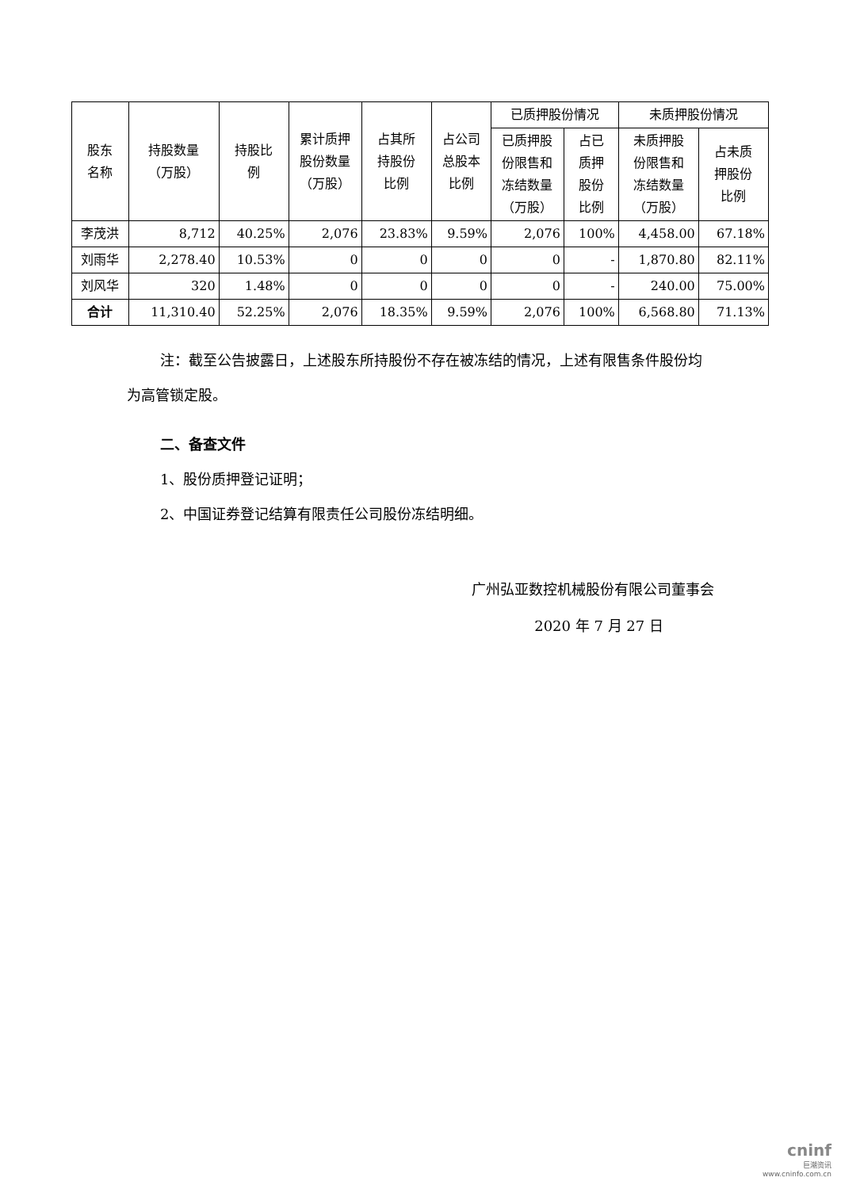| 股东 名称 | 持股数量 （万股） | 持股比 例 | 累计质押 股份数量 （万股） | 占其所 持股份 比例 | 占公司 总股本 比例 | 已质押股份情况 | | 未质押股份情况 | |
| --- | --- | --- | --- | --- | --- | --- | --- | --- | --- |
| | | | | | | 已质押股 份限售和 冻结数量 （万股） | 占已 质押 股份 比例 | 未质押股 份限售和 冻结数量 （万股） | 占未质 押股份 比例 |
| 李茂洪 | 8,712 | 40.25% | 2,076 | 23.83% | 9.59% | 2,076 | 100% | 4,458.00 | 67.18% |
| 刘雨华 | 2,278.40 | 10.53% | 0 | 0 | 0 | 0 | - | 1,870.80 | 82.11% |
| 刘风华 | 320 | 1.48% | 0 | 0 | 0 | 0 | - | 240.00 | 75.00% |
| 合计 | 11,310.40 | 52.25% | 2,076 | 18.35% | 9.59% | 2,076 | 100% | 6,568.80 | 71.13% |
注：截至公告披露日，上述股东所持股份不存在被冻结的情况，上述有限售条件股份均为高管锁定股。
二、备查文件
1、股份质押登记证明；
2、中国证券登记结算有限责任公司股份冻结明细。
广州弘亚数控机械股份有限公司董事会
2020 年 7 月 27 日
cninf
巨潮资讯
www.cninfo.com.cn